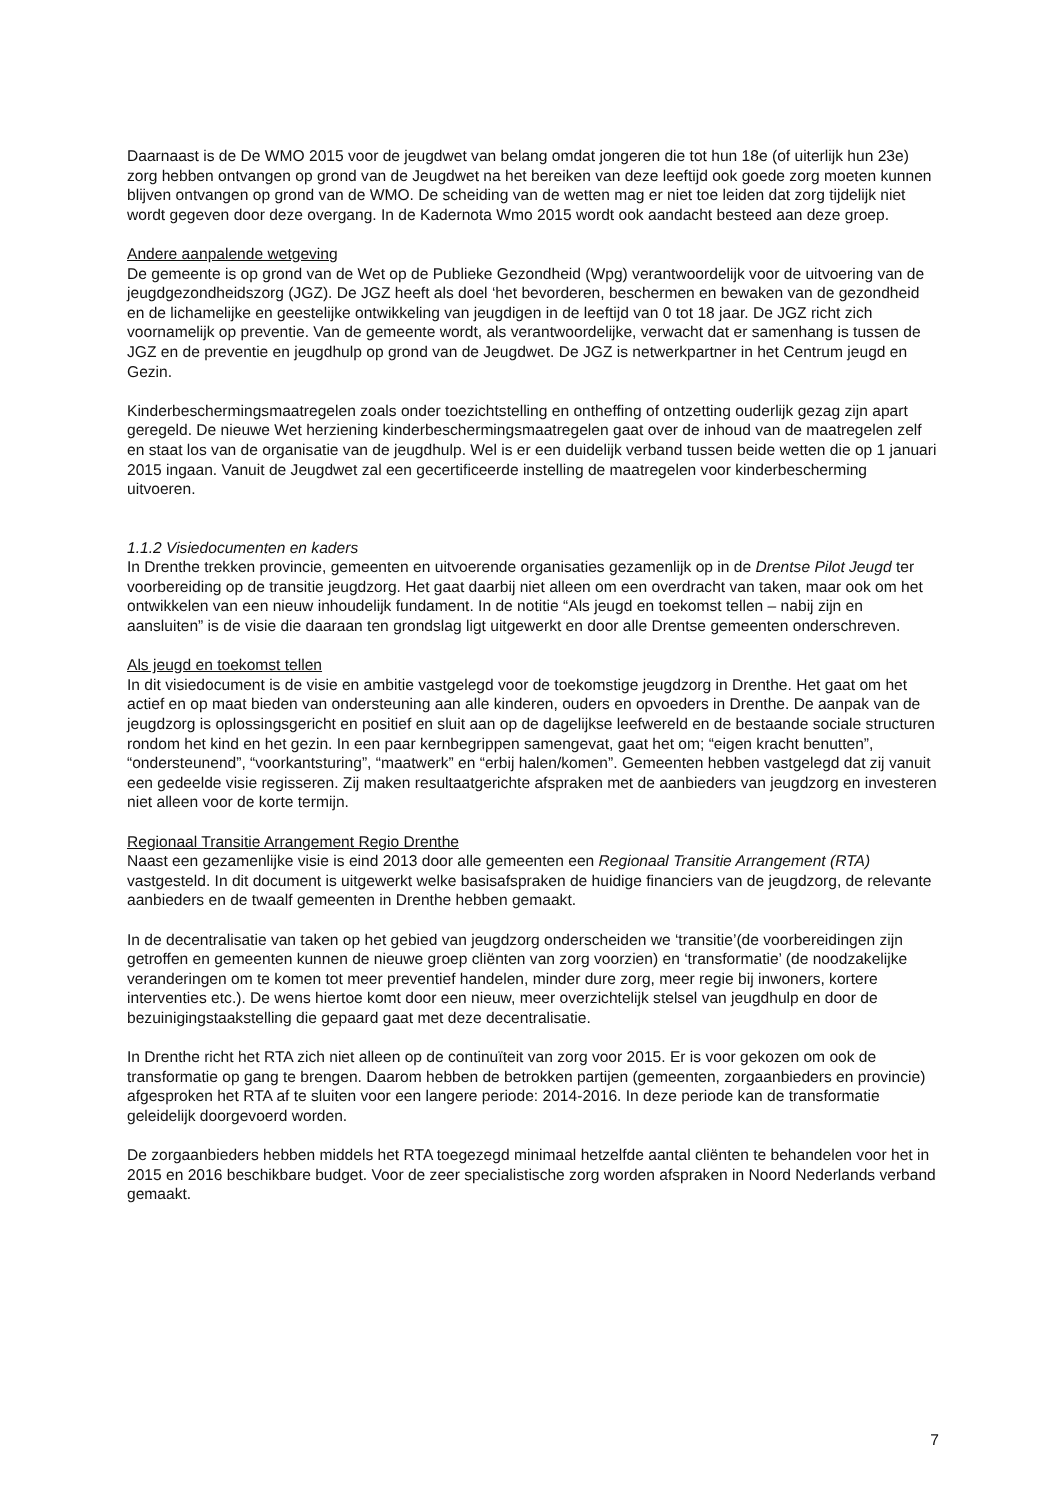Daarnaast is de De WMO 2015 voor de jeugdwet van belang omdat jongeren die tot hun 18e (of uiterlijk hun 23e) zorg hebben ontvangen op grond van de Jeugdwet na het bereiken van deze leeftijd ook goede zorg moeten kunnen blijven ontvangen op grond van de WMO. De scheiding van de wetten mag er niet toe leiden dat zorg tijdelijk niet wordt gegeven door deze overgang. In de Kadernota Wmo 2015 wordt ook aandacht besteed aan deze groep.
Andere aanpalende wetgeving
De gemeente is op grond van de Wet op de Publieke Gezondheid (Wpg) verantwoordelijk voor de uitvoering van de jeugdgezondheidszorg (JGZ). De JGZ heeft als doel ‘het bevorderen, beschermen en bewaken van de gezondheid en de lichamelijke en geestelijke ontwikkeling van jeugdigen in de leeftijd van 0 tot 18 jaar. De JGZ richt zich voornamelijk op preventie. Van de gemeente wordt, als verantwoordelijke, verwacht dat er samenhang is tussen de JGZ en de preventie en jeugdhulp op grond van de Jeugdwet. De JGZ is netwerkpartner in het Centrum jeugd en Gezin.
Kinderbeschermingsmaatregelen zoals onder toezichtstelling en ontheffing of ontzetting ouderlijk gezag zijn apart geregeld. De nieuwe Wet herziening kinderbeschermingsmaatregelen gaat over de inhoud van de maatregelen zelf en staat los van de organisatie van de jeugdhulp. Wel is er een duidelijk verband tussen beide wetten die op 1 januari 2015 ingaan. Vanuit de Jeugdwet zal een gecertificeerde instelling de maatregelen voor kinderbescherming uitvoeren.
1.1.2 Visiedocumenten en kaders
In Drenthe trekken provincie, gemeenten en uitvoerende organisaties gezamenlijk op in de Drentse Pilot Jeugd ter voorbereiding op de transitie jeugdzorg. Het gaat daarbij niet alleen om een overdracht van taken, maar ook om het ontwikkelen van een nieuw inhoudelijk fundament. In de notitie “Als jeugd en toekomst tellen – nabij zijn en aansluiten” is de visie die daaraan ten grondslag ligt uitgewerkt en door alle Drentse gemeenten onderschreven.
Als jeugd en toekomst tellen
In dit visiedocument is de visie en ambitie vastgelegd voor de toekomstige jeugdzorg in Drenthe. Het gaat om het actief en op maat bieden van ondersteuning aan alle kinderen, ouders en opvoeders in Drenthe. De aanpak van de jeugdzorg is oplossingsgericht en positief en sluit aan op de dagelijkse leefwereld en de bestaande sociale structuren rondom het kind en het gezin. In een paar kernbegrippen samengevat, gaat het om; “eigen kracht benutten”, “ondersteunend”, “voorkantsturing”, “maatwerk” en “erbij halen/komen”. Gemeenten hebben vastgelegd dat zij vanuit een gedeelde visie regisseren. Zij maken resultaatgerichte afspraken met de aanbieders van jeugdzorg en investeren niet alleen voor de korte termijn.
Regionaal Transitie Arrangement Regio Drenthe
Naast een gezamenlijke visie is eind 2013 door alle gemeenten een Regionaal Transitie Arrangement (RTA) vastgesteld. In dit document is uitgewerkt welke basisafspraken de huidige financiers van de jeugdzorg, de relevante aanbieders en de twaalf gemeenten in Drenthe hebben gemaakt.
In de decentralisatie van taken op het gebied van jeugdzorg onderscheiden we ‘transitie’(de voorbereidingen zijn getroffen en gemeenten kunnen de nieuwe groep cliënten van zorg voorzien) en ‘transformatie’ (de noodzakelijke veranderingen om te komen tot meer preventief handelen, minder dure zorg, meer regie bij inwoners, kortere interventies etc.). De wens hiertoe komt door een nieuw, meer overzichtelijk stelsel van jeugdhulp en door de bezuinigingstaakstelling die gepaard gaat met deze decentralisatie.
In Drenthe richt het RTA zich niet alleen op de continuïteit van zorg voor 2015. Er is voor gekozen om ook de transformatie op gang te brengen. Daarom hebben de betrokken partijen (gemeenten, zorgaanbieders en provincie) afgesproken het RTA af te sluiten voor een langere periode: 2014-2016. In deze periode kan de transformatie geleidelijk doorgevoerd worden.
De zorgaanbieders hebben middels het RTA toegezegd minimaal hetzelfde aantal cliënten te behandelen voor het in 2015 en 2016 beschikbare budget. Voor de zeer specialistische zorg worden afspraken in Noord Nederlands verband gemaakt.
7